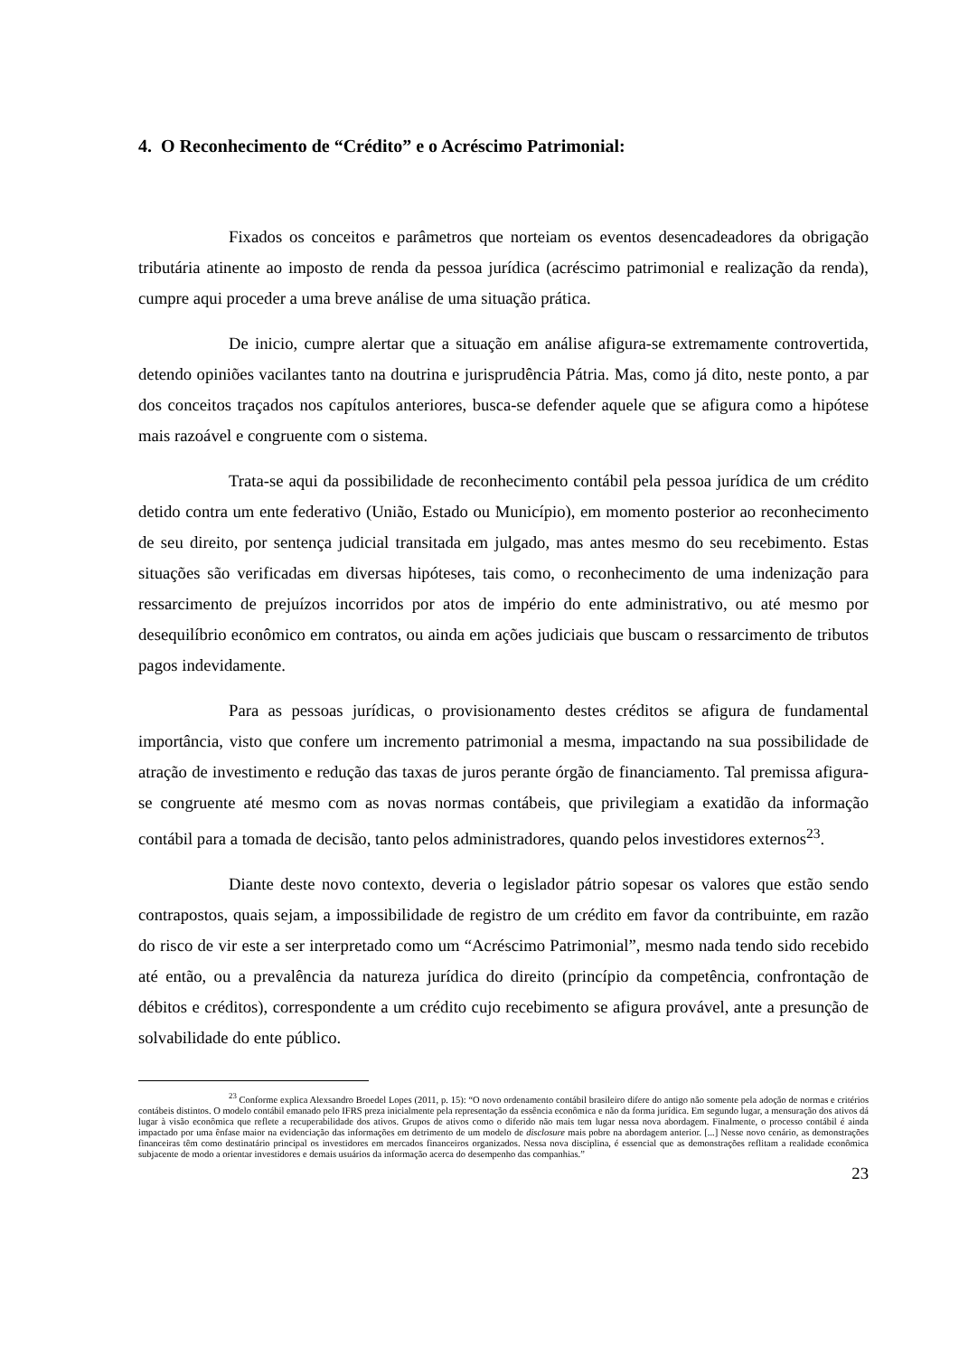4. O Reconhecimento de “Crédito” e o Acréscimo Patrimonial:
Fixados os conceitos e parâmetros que norteiam os eventos desencadeadores da obrigação tributária atinente ao imposto de renda da pessoa jurídica (acréscimo patrimonial e realização da renda), cumpre aqui proceder a uma breve análise de uma situação prática.
De inicio, cumpre alertar que a situação em análise afigura-se extremamente controvertida, detendo opiniões vacilantes tanto na doutrina e jurisprudência Pátria. Mas, como já dito, neste ponto, a par dos conceitos traçados nos capítulos anteriores, busca-se defender aquele que se afigura como a hipótese mais razoável e congruente com o sistema.
Trata-se aqui da possibilidade de reconhecimento contábil pela pessoa jurídica de um crédito detido contra um ente federativo (União, Estado ou Município), em momento posterior ao reconhecimento de seu direito, por sentença judicial transitada em julgado, mas antes mesmo do seu recebimento. Estas situações são verificadas em diversas hipóteses, tais como, o reconhecimento de uma indenização para ressarcimento de prejuízos incorridos por atos de império do ente administrativo, ou até mesmo por desequilíbrio econômico em contratos, ou ainda em ações judiciais que buscam o ressarcimento de tributos pagos indevidamente.
Para as pessoas jurídicas, o provisionamento destes créditos se afigura de fundamental importância, visto que confere um incremento patrimonial a mesma, impactando na sua possibilidade de atração de investimento e redução das taxas de juros perante órgão de financiamento. Tal premissa afigura-se congruente até mesmo com as novas normas contábeis, que privilegiam a exatidão da informação contábil para a tomada de decisão, tanto pelos administradores, quando pelos investidores externos<sup>23</sup>.
Diante deste novo contexto, deveria o legislador pátrio sopesar os valores que estão sendo contrapostos, quais sejam, a impossibilidade de registro de um crédito em favor da contribuinte, em razão do risco de vir este a ser interpretado como um “Acréscimo Patrimonial”, mesmo nada tendo sido recebido até então, ou a prevalência da natureza jurídica do direito (princípio da competência, confrontação de débitos e créditos), correspondente a um crédito cujo recebimento se afigura provável, ante a presunção de solvabilidade do ente público.
<sup>23</sup> Conforme explica Alexsandro Broedel Lopes (2011, p. 15): “O novo ordenamento contábil brasileiro difere do antigo não somente pela adoção de normas e critérios contábeis distintos. O modelo contábil emanado pelo IFRS preza inicialmente pela representação da essência econômica e não da forma jurídica. Em segundo lugar, a mensuração dos ativos dá lugar à visão econômica que reflete a recuperabilidade dos ativos. Grupos de ativos como o diferido não mais tem lugar nessa nova abordagem. Finalmente, o processo contábil é ainda impactado por uma ênfase maior na evidenciação das informações em detrimento de um modelo de disclosure mais pobre na abordagem anterior. [...] Nesse novo cenário, as demonstrações financeiras têm como destinatário principal os investidores em mercados financeiros organizados. Nessa nova disciplina, é essencial que as demonstrações reflitam a realidade econômica subjacente de modo a orientar investidores e demais usuários da informação acerca do desempenho das companhias.”
23